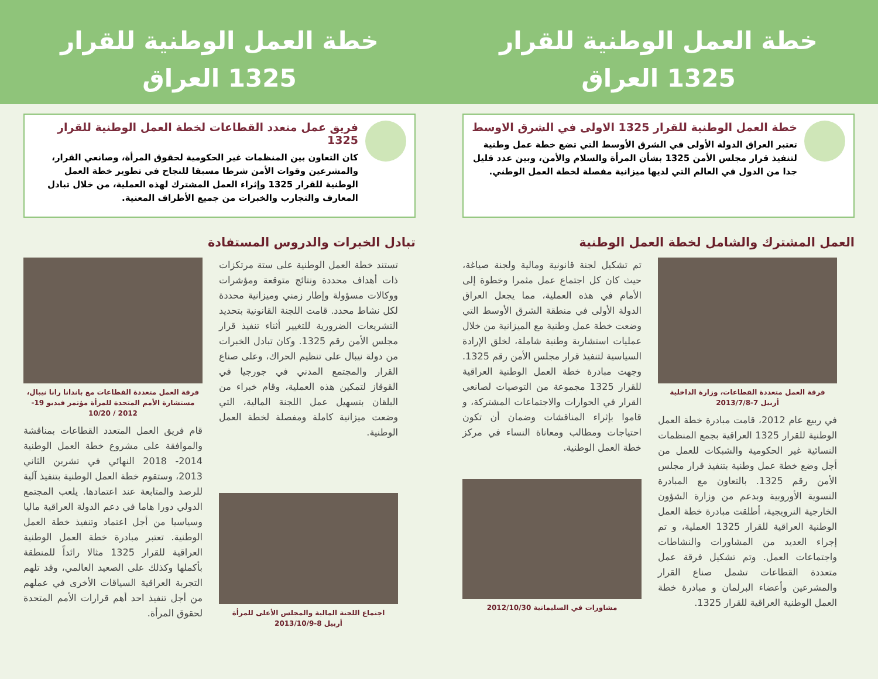خطة العمل الوطنية للقرار
1325 العراق
خطة العمل الوطنية للقرار 1325 الاولى في الشرق الاوسط
تعتبر العراق الدولة الأولى في الشرق الأوسط التي تضع خطة عمل وطنية لتنفيذ قرار مجلس الأمن 1325 بشأن المرأة والسلام والأمن، وبين عدد قليل جدا من الدول في العالم التي لديها ميزانية مفصلة لخطة العمل الوطني.
العمل المشترك والشامل لخطة العمل الوطنية
فرقة العمل متعددة القطاعات، وزارة الداخلية
أربيل 7-2013/7/8
في ربيع عام 2012، قامت مبادرة خطة العمل الوطنية للقرار 1325 العراقية بجمع المنظمات النسائية غير الحكومية والشبكات للعمل من أجل وضع خطة عمل وطنية بتنفيذ قرار مجلس الأمن رقم 1325. بالتعاون مع المبادرة النسوية الأوروبية وبدعم من وزارة الشؤون الخارجية النرويجية، أطلقت مبادرة خطة العمل الوطنية العراقية للقرار 1325 العملية، و تم إجراء العديد من المشاورات والنشاطات واجتماعات العمل. وتم تشكيل فرقة عمل متعددة القطاعات تشمل صناع القرار والمشرعين وأعضاء البرلمان و مبادرة خطة العمل الوطنية العراقية للقرار 1325.
تم تشكيل لجنة قانونية ومالية ولجنة صياغة، حيث كان كل اجتماع عمل مثمرا وخطوة إلى الأمام في هذه العملية، مما يجعل العراق الدولة الأولى في منطقة الشرق الأوسط التي وضعت خطة عمل وطنية مع الميزانية من خلال عمليات استشارية وطنية شاملة، لخلق الإرادة السياسية لتنفيذ قرار مجلس الأمن رقم 1325. وجهت مبادرة خطة العمل الوطنية العراقية للقرار 1325 مجموعة من التوصيات لصانعي القرار في الحوارات والاجتماعات المشتركة، و قاموا بإثراء المناقشات وضمان أن تكون احتياجات ومطالب ومعاناة النساء في مركز خطة العمل الوطنية.
مشاورات في السليمانية 2012/10/30
خطة العمل الوطنية للقرار
1325 العراق
فريق عمل متعدد القطاعات لخطة العمل الوطنية للقرار 1325
كان التعاون بين المنظمات غير الحكومية لحقوق المرأة، وصانعي القرار، والمشرعين وقوات الأمن شرطا مسبقا للنجاح في تطوير خطة العمل الوطنية للقرار 1325 وإثراء العمل المشترك لهذه العملية، من خلال تبادل المعارف والتجارب والخبرات من جميع الأطراف المعنية.
تبادل الخبرات والدروس المستفادة
تستند خطة العمل الوطنية على ستة مرتكزات ذات أهداف محددة ونتائج متوقعة ومؤشرات ووكالات مسؤولة وإطار زمني وميزانية محددة لكل نشاط محدد. قامت اللجنة القانونية بتحديد التشريعات الضرورية للتغيير أثناء تنفيذ قرار مجلس الأمن رقم 1325. وكان تبادل الخبرات من دولة نيبال على تنظيم الحراك، وعلى صناع القرار والمجتمع المدني في جورجيا في القوقاز لتمكين هذه العملية، وقام خبراء من البلقان بتسهيل عمل اللجنة المالية، التي وضعت ميزانية كاملة ومفصلة لخطة العمل الوطنية.
اجتماع اللجنة المالية والمجلس الأعلى للمرأة
أربيل 8-2013/10/9
فرقة العمل متعددة القطاعات مع باندانا رانا نيبال، مستشارة الأمم المتحدة للمرأة مؤتمر فيديو 19-2012 / 10/20
قام فريق العمل المتعدد القطاعات بمناقشة والموافقة على مشروع خطة العمل الوطنية 2014- 2018 النهائي في تشرين الثاني 2013، وستقوم خطة العمل الوطنية بتنفيذ آلية للرصد والمتابعة عند اعتمادها. يلعب المجتمع الدولي دورا هاما في دعم الدولة العراقية ماليا وسياسيا من أجل اعتماد وتنفيذ خطة العمل الوطنية. تعتبر مبادرة خطة العمل الوطنية العراقية للقرار 1325 مثالا رائداً للمنطقة بأكملها وكذلك على الصعيد العالمي، وقد تلهم التجربة العراقية السياقات الأخرى في عملهم من أجل تنفيذ احد أهم قرارات الأمم المتحدة لحقوق المرأة.